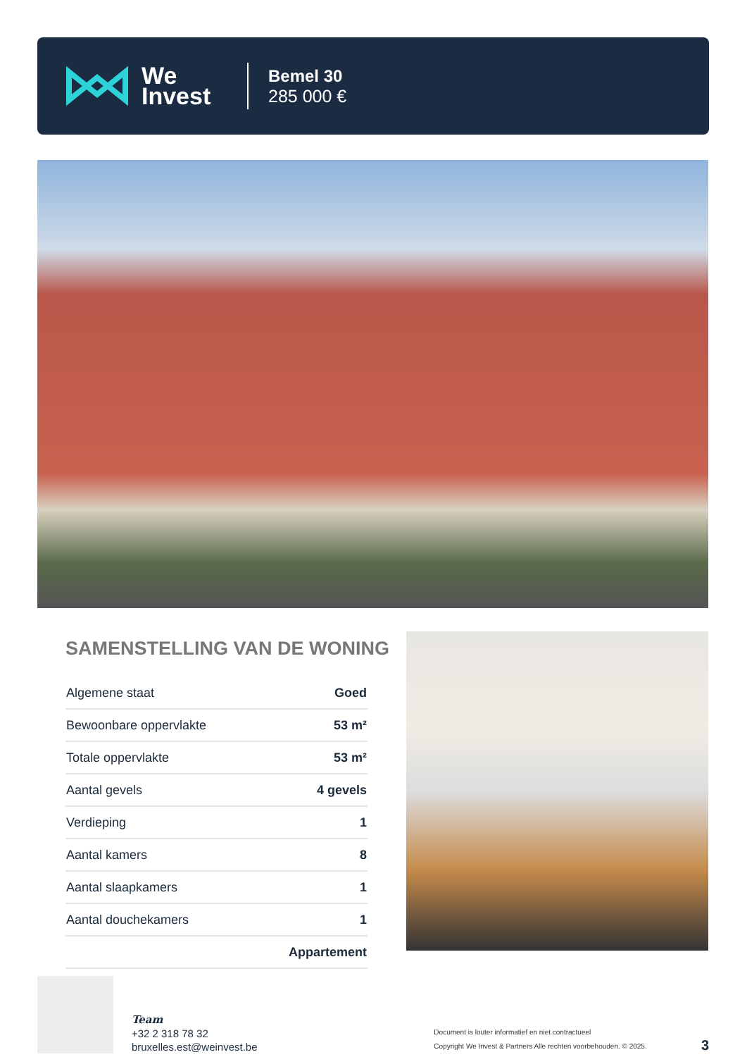We
Invest
Bemel 30
285 000 €
SAMENSTELLING VAN DE WONING
| Algemene staat | Goed |
| Bewoonbare oppervlakte | 53 m² |
| Totale oppervlakte | 53 m² |
| Aantal gevels | 4 gevels |
| Verdieping | 1 |
| Aantal kamers | 8 |
| Aantal slaapkamers | 1 |
| Aantal douchekamers | 1 |
| | Appartement |
Team
+32 2 318 78 32
bruxelles.est@weinvest.be
Document is louter informatief en niet contractueel
Copyright We Invest & Partners Alle rechten voorbehouden. © 2025.
3